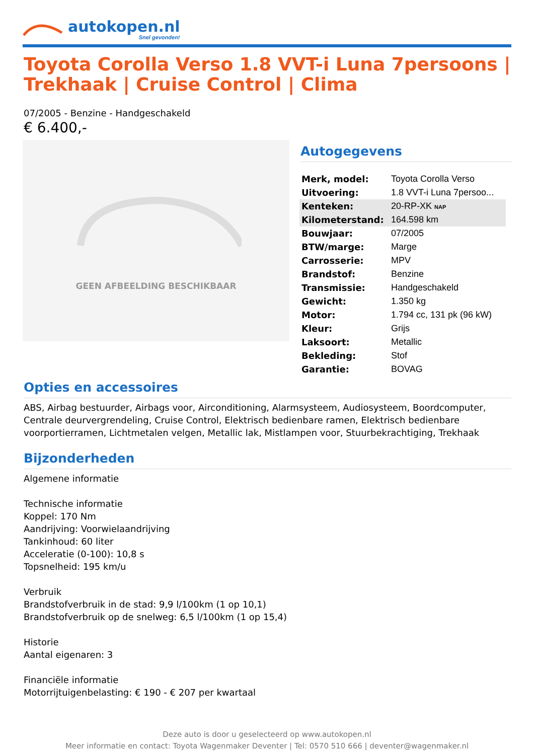autokopen.nl
Snel gevonden!
Toyota Corolla Verso 1.8 VVT-i Luna 7persoons | Trekhaak | Cruise Control | Clima
07/2005 - Benzine - Handgeschakeld
€ 6.400,-
GEEN AFBEELDING BESCHIKBAAR
Autogegevens
| Merk, model: | Toyota Corolla Verso |
| Uitvoering: | 1.8 VVT-i Luna 7persoo... |
| Kenteken: | 20-RP-XK NAP |
| Kilometerstand: | 164.598 km |
| Bouwjaar: | 07/2005 |
| BTW/marge: | Marge |
| Carrosserie: | MPV |
| Brandstof: | Benzine |
| Transmissie: | Handgeschakeld |
| Gewicht: | 1.350 kg |
| Motor: | 1.794 cc, 131 pk (96 kW) |
| Kleur: | Grijs |
| Laksoort: | Metallic |
| Bekleding: | Stof |
| Garantie: | BOVAG |
Opties en accessoires
ABS, Airbag bestuurder, Airbags voor, Airconditioning, Alarmsysteem, Audiosysteem, Boordcomputer, Centrale deurvergrendeling, Cruise Control, Elektrisch bedienbare ramen, Elektrisch bedienbare voorportierramen, Lichtmetalen velgen, Metallic lak, Mistlampen voor, Stuurbekrachtiging, Trekhaak
Bijzonderheden
Algemene informatie
Technische informatie
Koppel: 170 Nm
Aandrijving: Voorwielaandrijving
Tankinhoud: 60 liter
Acceleratie (0-100): 10,8 s
Topsnelheid: 195 km/u
Verbruik
Brandstofverbruik in de stad: 9,9 l/100km (1 op 10,1)
Brandstofverbruik op de snelweg: 6,5 l/100km (1 op 15,4)
Historie
Aantal eigenaren: 3
Financiële informatie
Motorrijtuigenbelasting: € 190 - € 207 per kwartaal
Deze auto is door u geselecteerd op www.autokopen.nl
Meer informatie en contact: Toyota Wagenmaker Deventer | Tel: 0570 510 666 | deventer@wagenmaker.nl